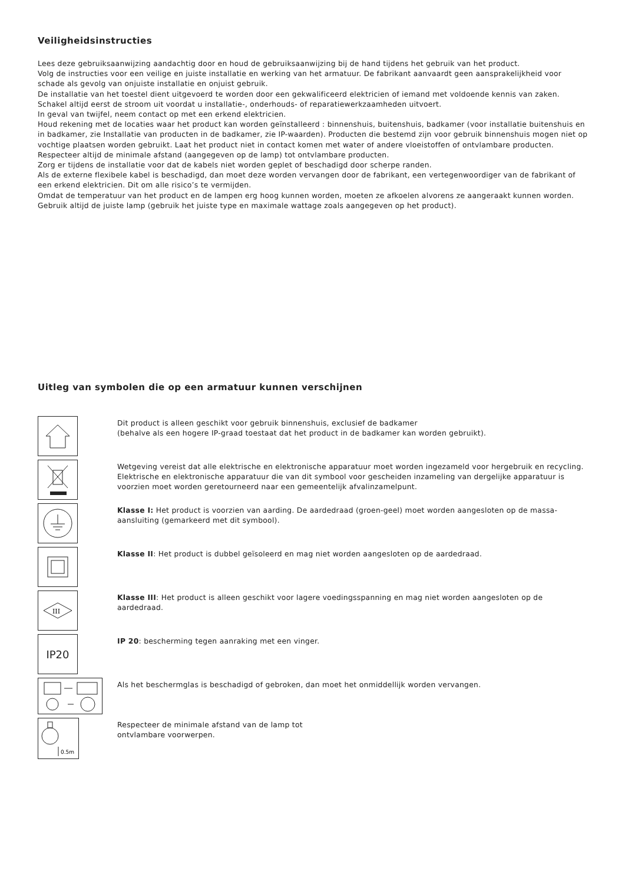Veiligheidsinstructies
Lees deze gebruiksaanwijzing aandachtig door en houd de gebruiksaanwijzing bij de hand tijdens het gebruik van het product.
Volg de instructies voor een veilige en juiste installatie en werking van het armatuur. De fabrikant aanvaardt geen aansprakelijkheid voor schade als gevolg van onjuiste installatie en onjuist gebruik.
De installatie van het toestel dient uitgevoerd te worden door een gekwalificeerd elektricien of iemand met voldoende kennis van zaken. Schakel altijd eerst de stroom uit voordat u installatie-, onderhouds- of reparatiewerkzaamheden uitvoert.
In geval van twijfel, neem contact op met een erkend elektricien.
Houd rekening met de locaties waar het product kan worden geïnstalleerd : binnenshuis, buitenshuis, badkamer (voor installatie buitenshuis en in badkamer, zie Installatie van producten in de badkamer, zie IP-waarden). Producten die bestemd zijn voor gebruik binnenshuis mogen niet op vochtige plaatsen worden gebruikt. Laat het product niet in contact komen met water of andere vloeistoffen of ontvlambare producten. Respecteer altijd de minimale afstand (aangegeven op de lamp) tot ontvlambare producten.
Zorg er tijdens de installatie voor dat de kabels niet worden geplet of beschadigd door scherpe randen.
Als de externe flexibele kabel is beschadigd, dan moet deze worden vervangen door de fabrikant, een vertegenwoordiger van de fabrikant of een erkend elektricien. Dit om alle risico’s te vermijden.
Omdat de temperatuur van het product en de lampen erg hoog kunnen worden, moeten ze afkoelen alvorens ze aangeraakt kunnen worden. Gebruik altijd de juiste lamp (gebruik het juiste type en maximale wattage zoals aangegeven op het product).
Uitleg van symbolen die op een armatuur kunnen verschijnen
Dit product is alleen geschikt voor gebruik binnenshuis, exclusief de badkamer
(behalve als een hogere IP-graad toestaat dat het product in de badkamer kan worden gebruikt).
Wetgeving vereist dat alle elektrische en elektronische apparatuur moet worden ingezameld voor hergebruik en recycling. Elektrische en elektronische apparatuur die van dit symbool voor gescheiden inzameling van dergelijke apparatuur is voorzien moet worden geretourneerd naar een gemeentelijk afvalinzamelpunt.
Klasse I: Het product is voorzien van aarding. De aardedraad (groen-geel) moet worden aangesloten op de massa-aansluiting (gemarkeerd met dit symbool).
Klasse II: Het product is dubbel geïsoleerd en mag niet worden aangesloten op de aardedraad.
III
Klasse III: Het product is alleen geschikt voor lagere voedingsspanning en mag niet worden aangesloten op de aardedraad.
IP20
IP 20: bescherming tegen aanraking met een vinger.
Als het beschermglas is beschadigd of gebroken, dan moet het onmiddellijk worden vervangen.
0.5m
Respecteer de minimale afstand van de lamp tot
ontvlambare voorwerpen.